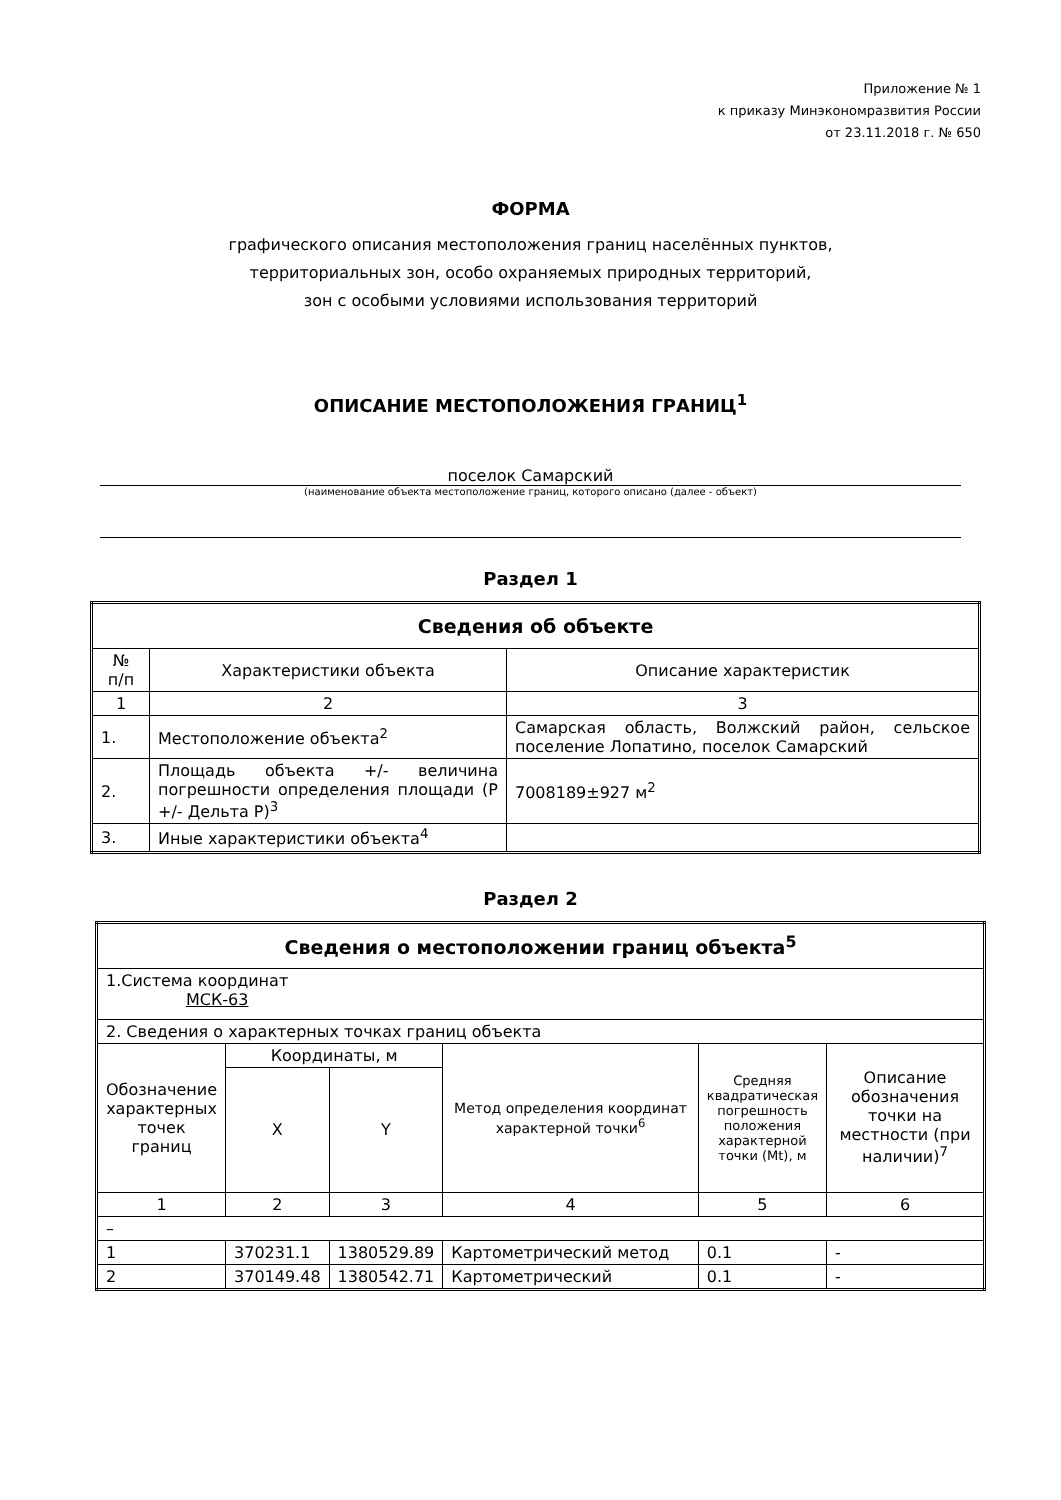Приложение № 1
к приказу Минэкономразвития России
от 23.11.2018 г. № 650
ФОРМА
графического описания местоположения границ населённых пунктов,
территориальных зон, особо охраняемых природных территорий,
зон с особыми условиями использования территорий
ОПИСАНИЕ МЕСТОПОЛОЖЕНИЯ ГРАНИЦ<sup>1</sup>
поселок Самарский
(наименование объекта местоположение границ, которого описано (далее - объект)
Раздел 1
| Сведения об объекте | | |
| --- | --- | --- |
| № п/п | Характеристики объекта | Описание характеристик |
| 1 | 2 | 3 |
| 1. | Местоположение объекта<sup>2</sup> | Самарская область, Волжский район, сельское поселение Лопатино, поселок Самарский |
| 2. | Площадь объекта +/- величина погрешности определения площади (P +/- Дельта P)<sup>3</sup> | 7008189±927 м<sup>2</sup> |
| 3. | Иные характеристики объекта<sup>4</sup> | |
Раздел 2
| Сведения о местоположении границ объекта<sup>5</sup> | | | | | |
| --- | --- | --- | --- | --- | --- |
| 1.Система координат МСК-63 | | | | | |
| 2. Сведения о характерных точках границ объекта | | | | | |
| Обозначение характерных точек границ | Координаты, м | | Метод определения координат характерной точки<sup>6</sup> | Средняя квадратическая погрешность положения характерной точки (Mt), м | Описание обозначения точки на местности (при наличии)<sup>7</sup> |
| | X | Y | | | |
| 1 | 2 | 3 | 4 | 5 | 6 |
| – | | | | | |
| 1 | 370231.1 | 1380529.89 | Картометрический метод | 0.1 | - |
| 2 | 370149.48 | 1380542.71 | Картометрический | 0.1 | - |